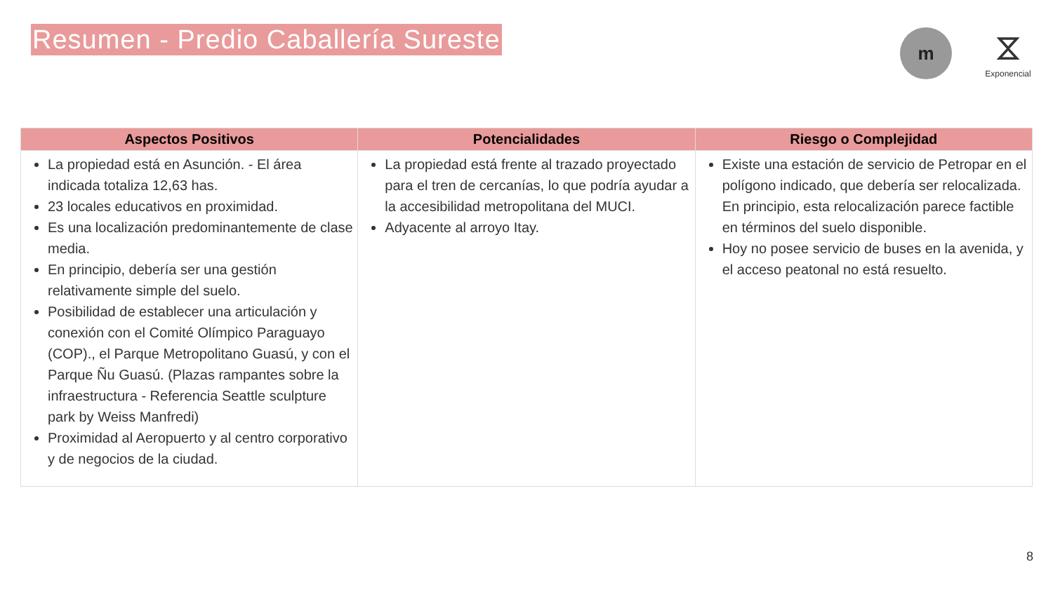Resumen - Predio Caballería Sureste
m
⧖
Exponencial
| Aspectos Positivos | Potencialidades | Riesgo o Complejidad |
| --- | --- | --- |
| La propiedad está en Asunción. - El área indicada totaliza 12,63 has. 23 locales educativos en proximidad. Es una localización predominantemente de clase media. En principio, debería ser una gestión relativamente simple del suelo. Posibilidad de establecer una articulación y conexión con el Comité Olímpico Paraguayo (COP)., el Parque Metropolitano Guasú, y con el Parque Ñu Guasú. (Plazas rampantes sobre la infraestructura - Referencia Seattle sculpture park by Weiss Manfredi) Proximidad al Aeropuerto y al centro corporativo y de negocios de la ciudad. | La propiedad está frente al trazado proyectado para el tren de cercanías, lo que podría ayudar a la accesibilidad metropolitana del MUCI. Adyacente al arroyo Itay. | Existe una estación de servicio de Petropar en el polígono indicado, que debería ser relocalizada. En principio, esta relocalización parece factible en términos del suelo disponible. Hoy no posee servicio de buses en la avenida, y el acceso peatonal no está resuelto. |
8